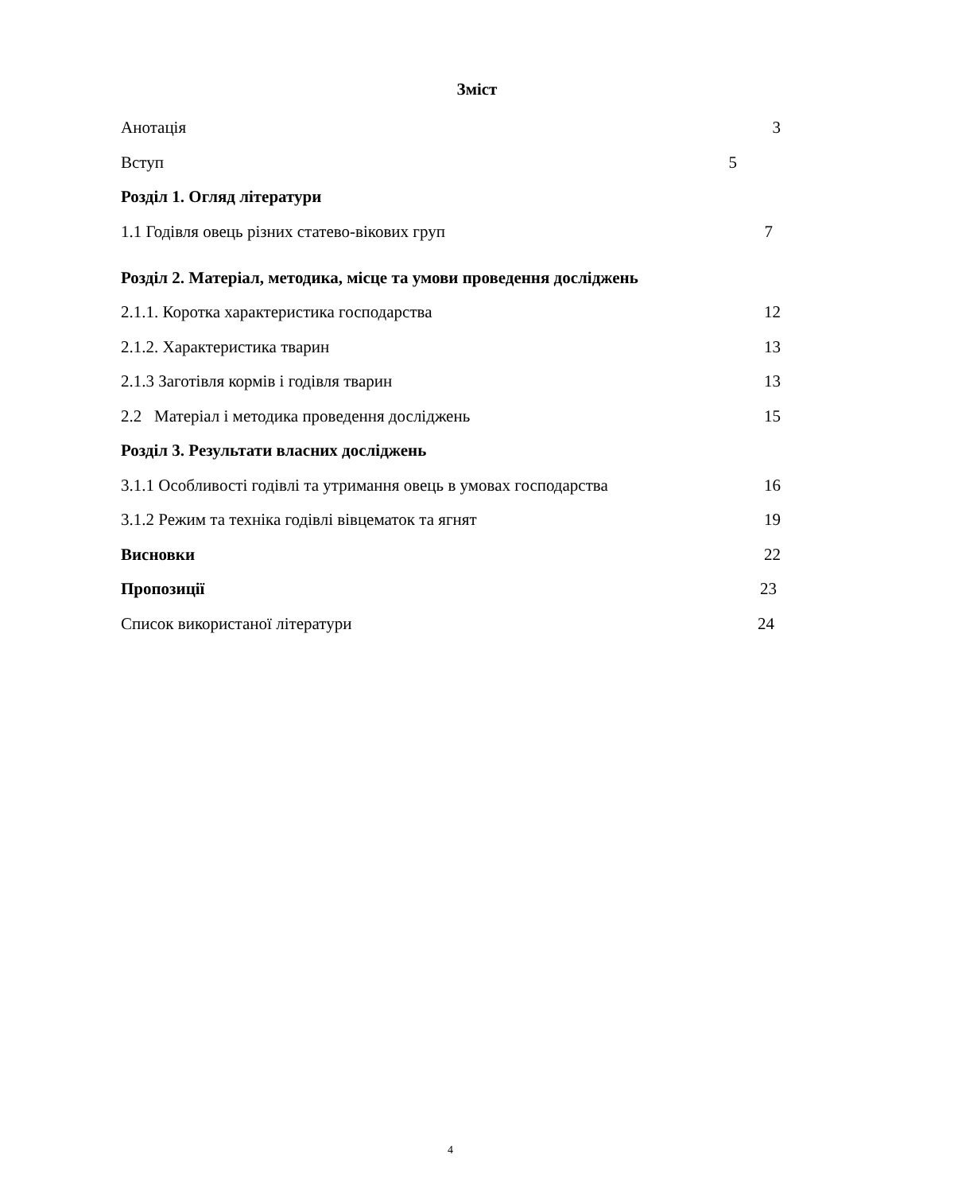Зміст
Анотація 3
Вступ 5
Розділ 1. Огляд літератури
1.1 Годівля овець різних статево-вікових груп 7
Розділ 2. Матеріал, методика, місце та умови проведення досліджень
2.1.1. Коротка характеристика господарства 12
2.1.2. Характеристика тварин 13
2.1.3 Заготівля кормів і годівля тварин 13
2.2 Матеріал і методика проведення досліджень 15
Розділ 3. Результати власних досліджень
3.1.1 Особливості годівлі та утримання овець в умовах господарства 16
3.1.2 Режим та техніка годівлі вівцематок та ягнят 19
Висновки 22
Пропозиції 23
Список використаної літератури 24
4